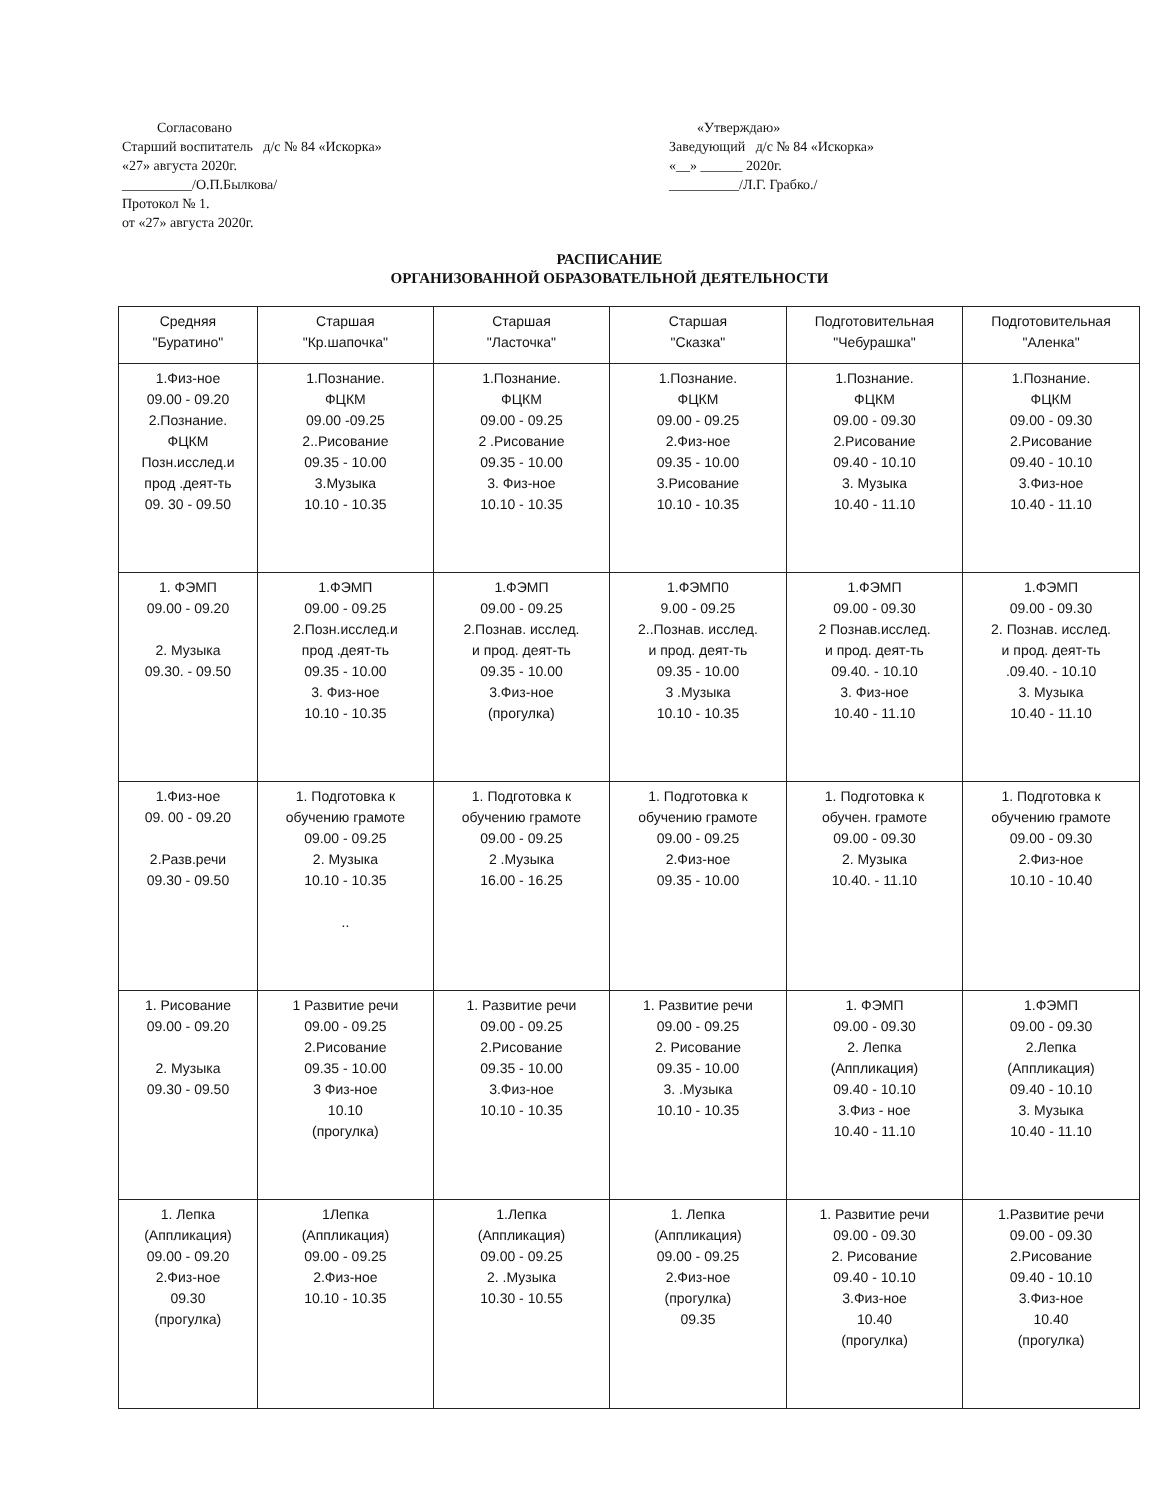Согласовано
Старший воспитатель д/с № 84 «Искорка»
«27» августа 2020г.
__________/О.П.Былкова/
Протокол № 1.
от «27» августа 2020г.
«Утверждаю»
Заведующий д/с № 84 «Искорка»
«__» ______ 2020г.
__________/Л.Г. Грабко./
РАСПИСАНИЕ
ОРГАНИЗОВАННОЙ ОБРАЗОВАТЕЛЬНОЙ ДЕЯТЕЛЬНОСТИ
| Средняя "Буратино" | Старшая "Кр.шапочка" | Старшая "Ласточка" | Старшая "Сказка" | Подготовительная "Чебурашка" | Подготовительная "Аленка" |
| --- | --- | --- | --- | --- | --- |
| 1.Физ-ное 09.00 - 09.20 2.Познание. ФЦКМ Позн.исслед.и прод .деят-ть 09. 30 - 09.50 | 1.Познание. ФЦКМ 09.00 -09.25 2..Рисование 09.35 - 10.00 3.Музыка 10.10 - 10.35 | 1.Познание. ФЦКМ 09.00 - 09.25 2 .Рисование 09.35 - 10.00 3. Физ-ное 10.10 - 10.35 | 1.Познание. ФЦКМ 09.00 - 09.25 2.Физ-ное 09.35 - 10.00 3.Рисование 10.10 - 10.35 | 1.Познание. ФЦКМ 09.00 - 09.30 2.Рисование 09.40 - 10.10 3. Музыка 10.40 - 11.10 | 1.Познание. ФЦКМ 09.00 - 09.30 2.Рисование 09.40 - 10.10 3.Физ-ное 10.40 - 11.10 |
| 1. ФЭМП 09.00 - 09.20 2. Музыка 09.30. - 09.50 | 1.ФЭМП 09.00 - 09.25 2.Позн.исслед.и прод .деят-ть 09.35 - 10.00 3. Физ-ное 10.10 - 10.35 | 1.ФЭМП 09.00 - 09.25 2.Познав. исслед. и прод. деят-ть 09.35 - 10.00 3.Физ-ное (прогулка) | 1.ФЭМП0 9.00 - 09.25 2..Познав. исслед. и прод. деят-ть 09.35 - 10.00 3 .Музыка 10.10 - 10.35 | 1.ФЭМП 09.00 - 09.30 2 Познав.исслед. и прод. деят-ть 09.40. - 10.10 3. Физ-ное 10.40 - 11.10 | 1.ФЭМП 09.00 - 09.30 2. Познав. исслед. и прод. деят-ть .09.40. - 10.10 3. Музыка 10.40 - 11.10 |
| 1.Физ-ное 09. 00 - 09.20 2.Разв.речи 09.30 - 09.50 | 1. Подготовка к обучению грамоте 09.00 - 09.25 2. Музыка 10.10 - 10.35 .. | 1. Подготовка к обучению грамоте 09.00 - 09.25 2 .Музыка 16.00 - 16.25 | 1. Подготовка к обучению грамоте 09.00 - 09.25 2.Физ-ное 09.35 - 10.00 | 1. Подготовка к обучен. грамоте 09.00 - 09.30 2. Музыка 10.40. - 11.10 | 1. Подготовка к обучению грамоте 09.00 - 09.30 2.Физ-ное 10.10 - 10.40 |
| 1. Рисование 09.00 - 09.20 2. Музыка 09.30 - 09.50 | 1 Развитие речи 09.00 - 09.25 2.Рисование 09.35 - 10.00 3 Физ-ное 10.10 (прогулка) | 1. Развитие речи 09.00 - 09.25 2.Рисование 09.35 - 10.00 3.Физ-ное 10.10 - 10.35 | 1. Развитие речи 09.00 - 09.25 2. Рисование 09.35 - 10.00 3. .Музыка 10.10 - 10.35 | 1. ФЭМП 09.00 - 09.30 2. Лепка (Аппликация) 09.40 - 10.10 3.Физ - ное 10.40 - 11.10 | 1.ФЭМП 09.00 - 09.30 2.Лепка (Аппликация) 09.40 - 10.10 3. Музыка 10.40 - 11.10 |
| 1. Лепка (Аппликация) 09.00 - 09.20 2.Физ-ное 09.30 (прогулка) | 1Лепка (Аппликация) 09.00 - 09.25 2.Физ-ное 10.10 - 10.35 | 1.Лепка (Аппликация) 09.00 - 09.25 2. .Музыка 10.30 - 10.55 | 1. Лепка (Аппликация) 09.00 - 09.25 2.Физ-ное (прогулка) 09.35 | 1. Развитие речи 09.00 - 09.30 2. Рисование 09.40 - 10.10 3.Физ-ное 10.40 (прогулка) | 1.Развитие речи 09.00 - 09.30 2.Рисование 09.40 - 10.10 3.Физ-ное 10.40 (прогулка) |